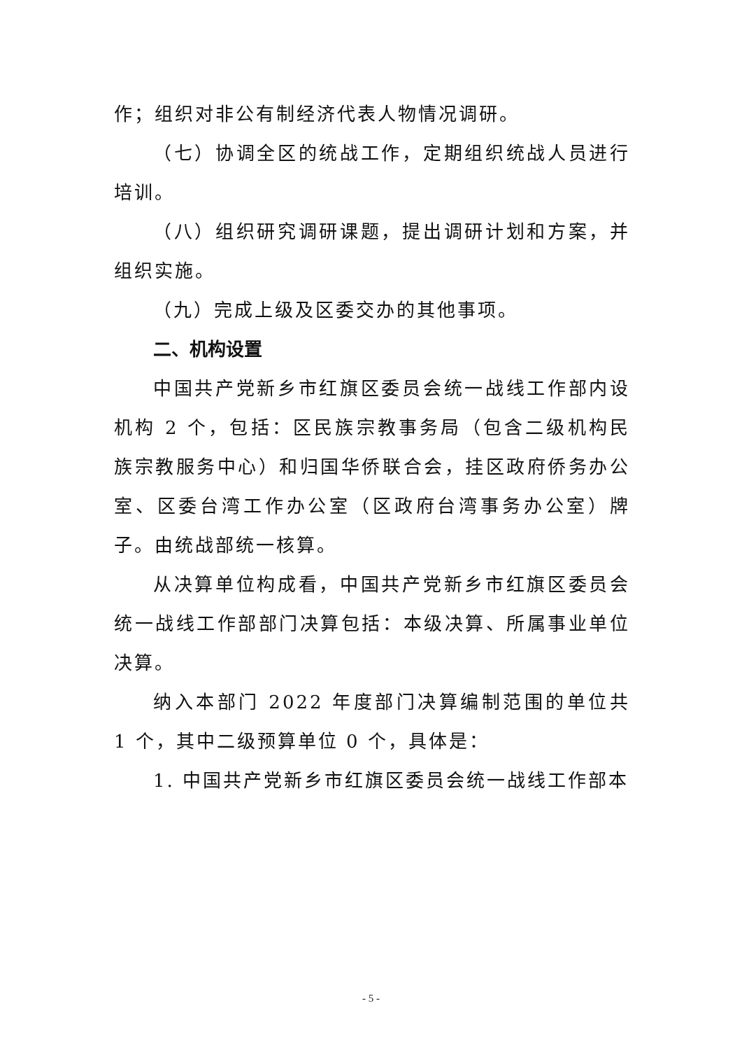作；组织对非公有制经济代表人物情况调研。
（七）协调全区的统战工作，定期组织统战人员进行培训。
（八）组织研究调研课题，提出调研计划和方案，并组织实施。
（九）完成上级及区委交办的其他事项。
二、机构设置
中国共产党新乡市红旗区委员会统一战线工作部内设机构 2 个，包括：区民族宗教事务局（包含二级机构民族宗教服务中心）和归国华侨联合会，挂区政府侨务办公室、区委台湾工作办公室（区政府台湾事务办公室）牌子。由统战部统一核算。
从决算单位构成看，中国共产党新乡市红旗区委员会统一战线工作部部门决算包括：本级决算、所属事业单位决算。
纳入本部门 2022 年度部门决算编制范围的单位共 1 个，其中二级预算单位 0 个，具体是：
1. 中国共产党新乡市红旗区委员会统一战线工作部本
- 5 -